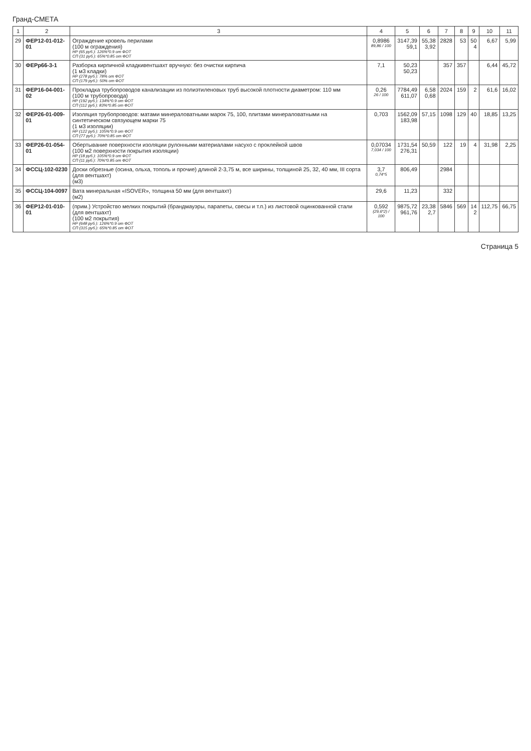Гранд-СМЕТА
| 1 | 2 | 3 | 4 | 5 | 6 | 7 | 8 | 9 | 10 | 11 |
| --- | --- | --- | --- | --- | --- | --- | --- | --- | --- | --- |
| 29 | ФЕР12-01-012-01 | Ограждение кровель перилами (100 м ограждения) НР (65 руб.): 126%*0.9 от ФОТ СП (31 руб.): 65%*0.85 от ФОТ | 0,8986 89,86 / 100 | 3147,39 59,1 | 55,38 3,92 | 2828 | 53 | 50 4 | 6,67 | 5,99 |
| 30 | ФЕРр66-3-1 | Разборка кирпичной кладкивентшахт вручную: без очистки кирпича (1 м3 кладки) НР (278 руб.): 78% от ФОТ СП (179 руб.): 50% от ФОТ | 7,1 | 50,23 50,23 | | 357 | 357 | | 6,44 | 45,72 |
| 31 | ФЕР16-04-001-02 | Прокладка трубопроводов канализации из полиэтиленовых труб высокой плотности диаметром: 110 мм (100 м трубопровода) НР (192 руб.): 134%*0.9 от ФОТ СП (112 руб.): 83%*0.85 от ФОТ | 0,26 26 / 100 | 7784,49 611,07 | 6,58 0,68 | 2024 | 159 | 2 | 61,6 | 16,02 |
| 32 | ФЕР26-01-009-01 | Изоляция трубопроводов: матами минераловатными марок 75, 100, плитами минераловатными на синтетическом связующем марки 75 (1 м3 изоляции) НР (122 руб.): 105%*0.9 от ФОТ СП (77 руб.): 70%*0.85 от ФОТ | 0,703 | 1562,09 183,98 | 57,15 | 1098 | 129 | 40 | 18,85 | 13,25 |
| 33 | ФЕР26-01-054-01 | Обертывание поверхности изоляции рулонными материалами насухо с проклейкой швов (100 м2 поверхности покрытия изоляции) НР (18 руб.): 105%*0.9 от ФОТ СП (11 руб.): 70%*0.85 от ФОТ | 0,07034 7,034 / 100 | 1731,54 276,31 | 50,59 | 122 | 19 | 4 | 31,98 | 2,25 |
| 34 | ФССЦ-102-0230 | Доски обрезные (осина, ольха, тополь и прочие) длиной 2-3,75 м, все ширины, толщиной 25, 32, 40 мм, III сорта (для вентшахт) (м3) | 3,7 0,74*5 | 806,49 | | 2984 | | | | |
| 35 | ФССЦ-104-0097 | Вата минеральная «ISOVER», толщина 50 мм (для вентшахт) (м2) | 29,6 | 11,23 | | 332 | | | | |
| 36 | ФЕР12-01-010-01 | (прим.) Устройство мелких покрытий (брандмауэры, парапеты, свесы и т.п.) из листовой оцинкованной стали (для вентшахт) (100 м2 покрытия) НР (648 руб.): 126%*0.9 от ФОТ СП (315 руб.): 65%*0.85 от ФОТ | 0,592 (29,6*2) / 100 | 9875,72 961,76 | 23,38 2,7 | 5846 | 569 | 14 2 | 112,75 | 66,75 |
Страница 5